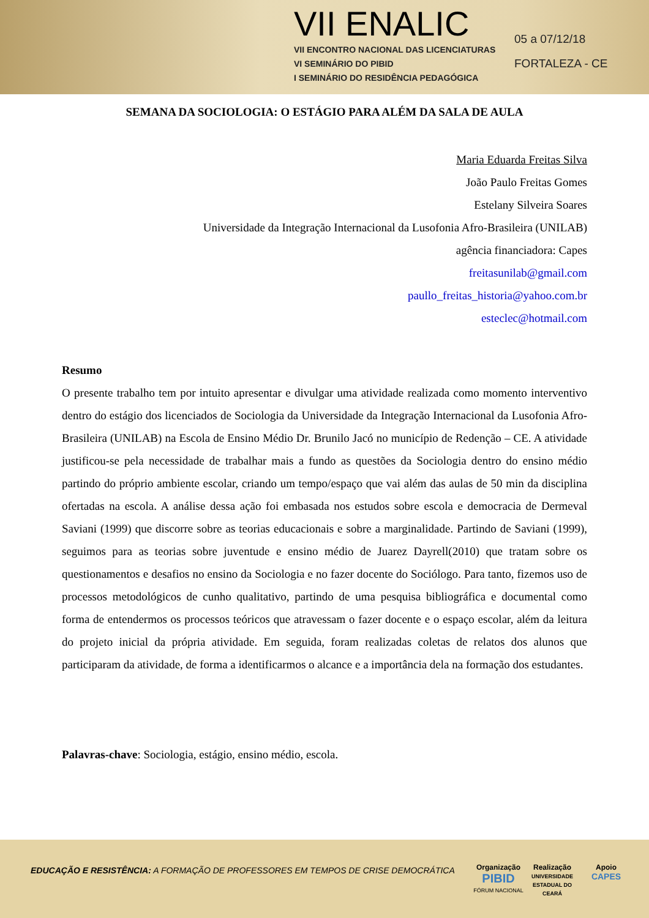VII ENALIC
VII ENCONTRO NACIONAL DAS LICENCIATURAS
VI SEMINÁRIO DO PIBID
I SEMINÁRIO DO RESIDÊNCIA PEDAGÓGICA
05 a 07/12/18
FORTALEZA - CE
SEMANA DA SOCIOLOGIA: O ESTÁGIO PARA ALÉM DA SALA DE AULA
Maria Eduarda Freitas Silva
João Paulo Freitas Gomes
Estelany Silveira Soares
Universidade da Integração Internacional da Lusofonia Afro-Brasileira (UNILAB)
agência financiadora: Capes
freitasunilab@gmail.com
paullo_freitas_historia@yahoo.com.br
esteclec@hotmail.com
Resumo
O presente trabalho tem por intuito apresentar e divulgar uma atividade realizada como momento interventivo dentro do estágio dos licenciados de Sociologia da Universidade da Integração Internacional da Lusofonia Afro-Brasileira (UNILAB) na Escola de Ensino Médio Dr. Brunilo Jacó no município de Redenção – CE. A atividade justificou-se pela necessidade de trabalhar mais a fundo as questões da Sociologia dentro do ensino médio partindo do próprio ambiente escolar, criando um tempo/espaço que vai além das aulas de 50 min da disciplina ofertadas na escola. A análise dessa ação foi embasada nos estudos sobre escola e democracia de Dermeval Saviani (1999) que discorre sobre as teorias educacionais e sobre a marginalidade. Partindo de Saviani (1999), seguimos para as teorias sobre juventude e ensino médio de Juarez Dayrell(2010) que tratam sobre os questionamentos e desafios no ensino da Sociologia e no fazer docente do Sociólogo. Para tanto, fizemos uso de processos metodológicos de cunho qualitativo, partindo de uma pesquisa bibliográfica e documental como forma de entendermos os processos teóricos que atravessam o fazer docente e o espaço escolar, além da leitura do projeto inicial da própria atividade. Em seguida, foram realizadas coletas de relatos dos alunos que participaram da atividade, de forma a identificarmos o alcance e a importância dela na formação dos estudantes.
Palavras-chave: Sociologia, estágio, ensino médio, escola.
EDUCAÇÃO E RESISTÊNCIA: A FORMAÇÃO DE PROFESSORES EM TEMPOS DE CRISE DEMOCRÁTICA
Organização
PIBID
FÓRUM NACIONAL
Realização
UNIVERSIDADE ESTADUAL DO CEARÁ
Apoio
CAPES